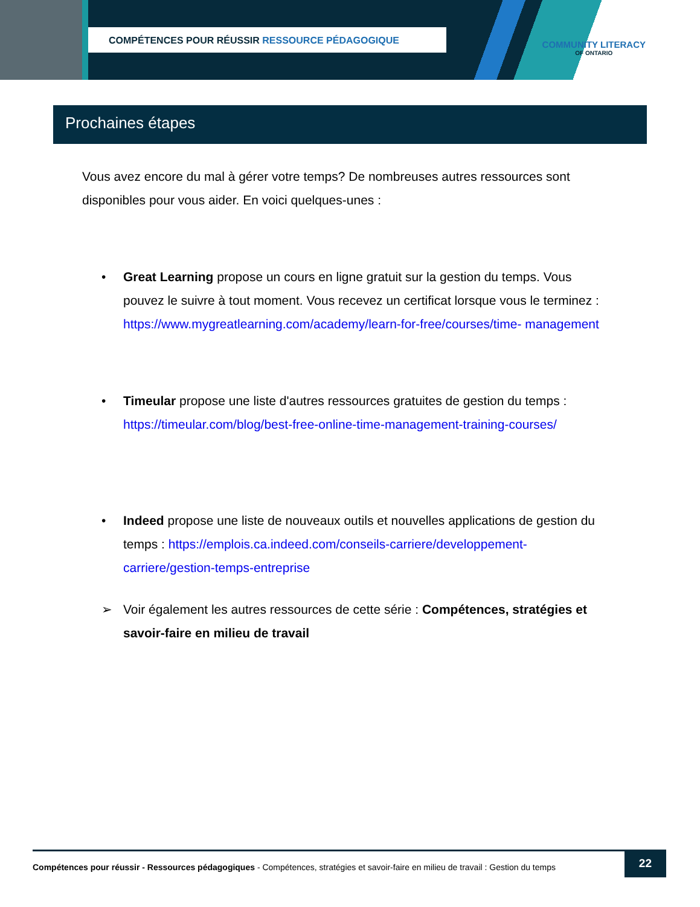COMPÉTENCES POUR RÉUSSIR RESSOURCE PÉDAGOGIQUE
COMMUNITY LITERACY
OF ONTARIO
Prochaines étapes
Vous avez encore du mal à gérer votre temps? De nombreuses autres ressources sont disponibles pour vous aider. En voici quelques-unes :
• Great Learning propose un cours en ligne gratuit sur la gestion du temps. Vous pouvez le suivre à tout moment. Vous recevez un certificat lorsque vous le terminez : https://www.mygreatlearning.com/academy/learn-for-free/courses/time- management
• Timeular propose une liste d'autres ressources gratuites de gestion du temps : https://timeular.com/blog/best-free-online-time-management-training-courses/
• Indeed propose une liste de nouveaux outils et nouvelles applications de gestion du temps : https://emplois.ca.indeed.com/conseils-carriere/developpement-carriere/gestion-temps-entreprise
➢ Voir également les autres ressources de cette série : Compétences, stratégies et savoir-faire en milieu de travail
Compétences pour réussir - Ressources pédagogiques - Compétences, stratégies et savoir-faire en milieu de travail : Gestion du temps
22